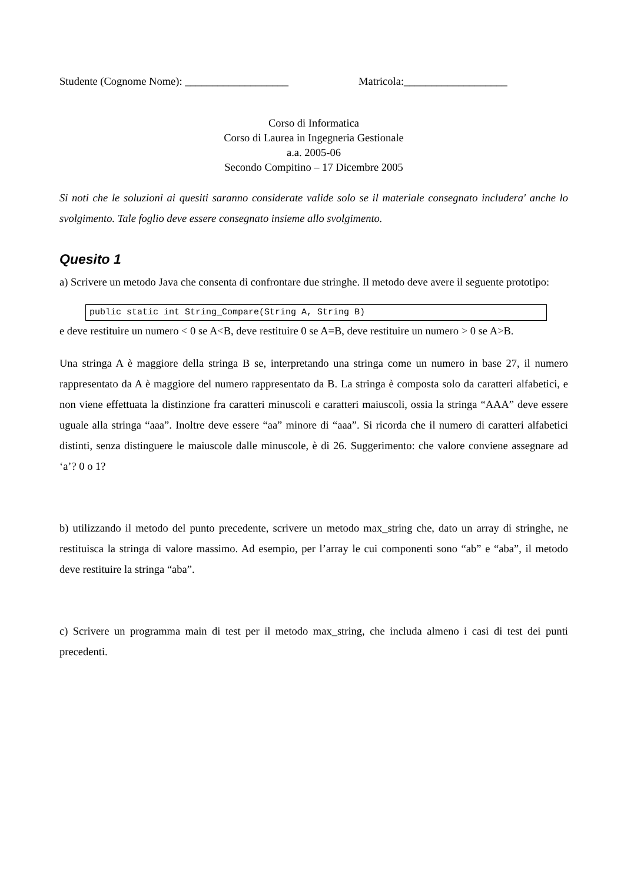Studente (Cognome Nome): ___________________ Matricola:___________________
Corso di Informatica
Corso di Laurea in Ingegneria Gestionale
a.a. 2005-06
Secondo Compitino – 17 Dicembre 2005
Si noti che le soluzioni ai quesiti saranno considerate valide solo se il materiale consegnato includera' anche lo svolgimento. Tale foglio deve essere consegnato insieme allo svolgimento.
Quesito 1
a) Scrivere un metodo Java che consenta di confrontare due stringhe. Il metodo deve avere il seguente prototipo:
public static int String_Compare(String A, String B)
e deve restituire un numero < 0 se A<B, deve restituire 0 se A=B, deve restituire un numero > 0 se A>B.
Una stringa A è maggiore della stringa B se, interpretando una stringa come un numero in base 27, il numero rappresentato da A è maggiore del numero rappresentato da B. La stringa è composta solo da caratteri alfabetici, e non viene effettuata la distinzione fra caratteri minuscoli e caratteri maiuscoli, ossia la stringa “AAA” deve essere uguale alla stringa “aaa”. Inoltre deve essere “aa” minore di “aaa”. Si ricorda che il numero di caratteri alfabetici distinti, senza distinguere le maiuscole dalle minuscole, è di 26. Suggerimento: che valore conviene assegnare ad ‘a’? 0 o 1?
b) utilizzando il metodo del punto precedente, scrivere un metodo max_string che, dato un array di stringhe, ne restituisca la stringa di valore massimo. Ad esempio, per l’array le cui componenti sono “ab” e “aba”, il metodo deve restituire la stringa “aba”.
c) Scrivere un programma main di test per il metodo max_string, che includa almeno i casi di test dei punti precedenti.